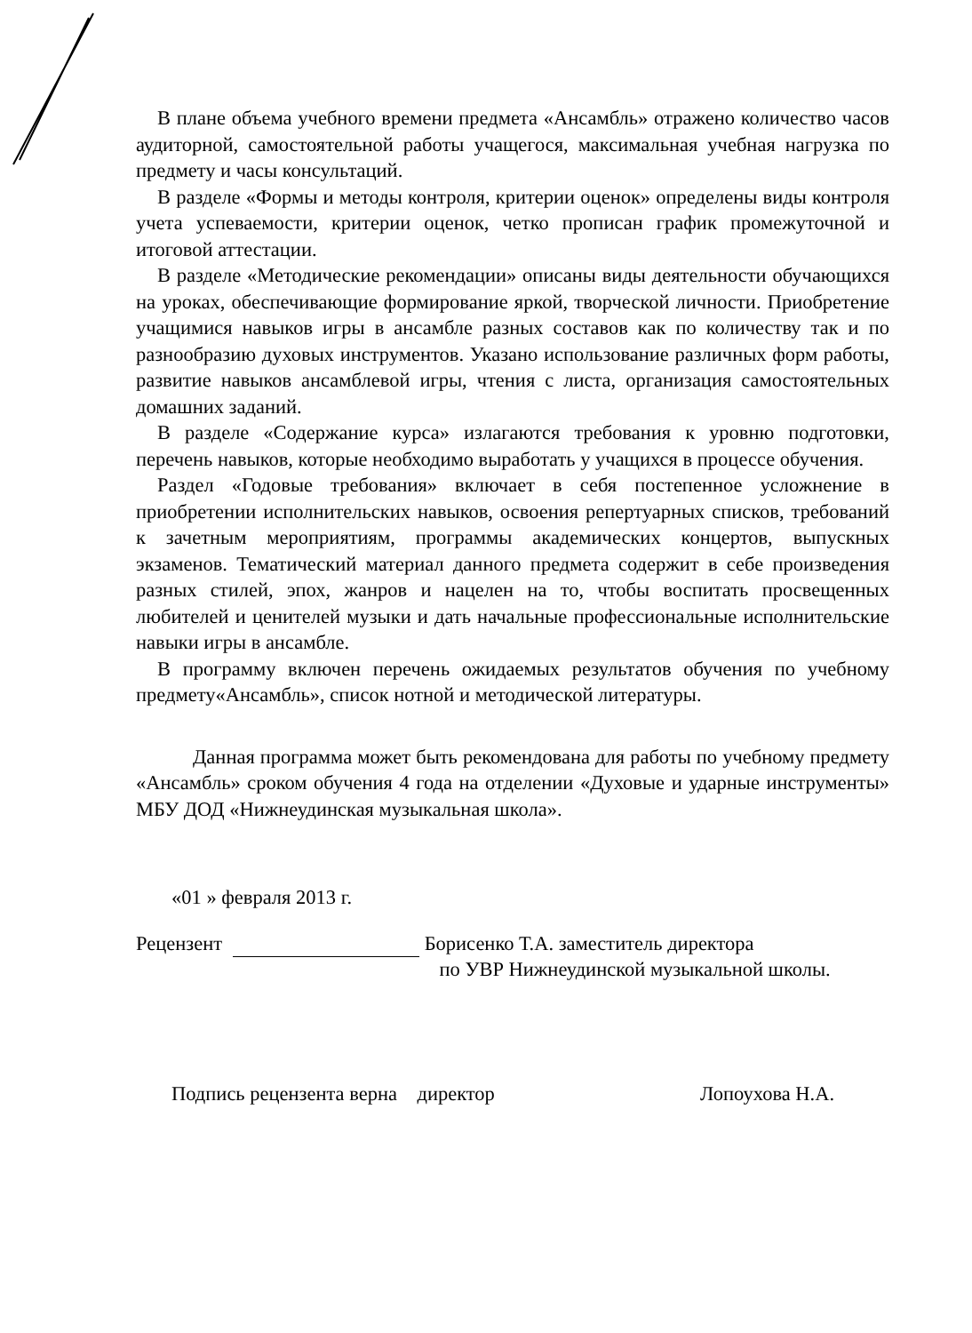В плане объема учебного времени предмета «Ансамбль» отражено количество часов аудиторной, самостоятельной работы учащегося, максимальная учебная нагрузка по предмету и часы консультаций.
В разделе «Формы и методы контроля, критерии оценок» определены виды контроля учета успеваемости, критерии оценок, четко прописан график промежуточной и итоговой аттестации.
В разделе «Методические рекомендации» описаны виды деятельности обучающихся на уроках, обеспечивающие формирование яркой, творческой личности. Приобретение учащимися навыков игры в ансамбле разных составов как по количеству так и по разнообразию духовых инструментов. Указано использование различных форм работы, развитие навыков ансамблевой игры, чтения с листа, организация самостоятельных домашних заданий.
В разделе «Содержание курса» излагаются требования к уровню подготовки, перечень навыков, которые необходимо выработать у учащихся в процессе обучения.
Раздел «Годовые требования» включает в себя постепенное усложнение в приобретении исполнительских навыков, освоения репертуарных списков, требований к зачетным мероприятиям, программы академических концертов, выпускных экзаменов. Тематический материал данного предмета содержит в себе произведения разных стилей, эпох, жанров и нацелен на то, чтобы воспитать просвещенных любителей и ценителей музыки и дать начальные профессиональные исполнительские навыки игры в ансамбле.
В программу включен перечень ожидаемых результатов обучения по учебному предмету«Ансамбль», список нотной и методической литературы.
Данная программа может быть рекомендована для работы по учебному предмету «Ансамбль» сроком обучения 4 года на отделении «Духовые и ударные инструменты» МБУ ДОД «Нижнеудинская музыкальная школа».
«01 » февраля 2013 г.
Рецензент Борисенко Т.А. заместитель директора
по УВР Нижнеудинской музыкальной школы.
Подпись рецензента верна директор Лопоухова Н.А.